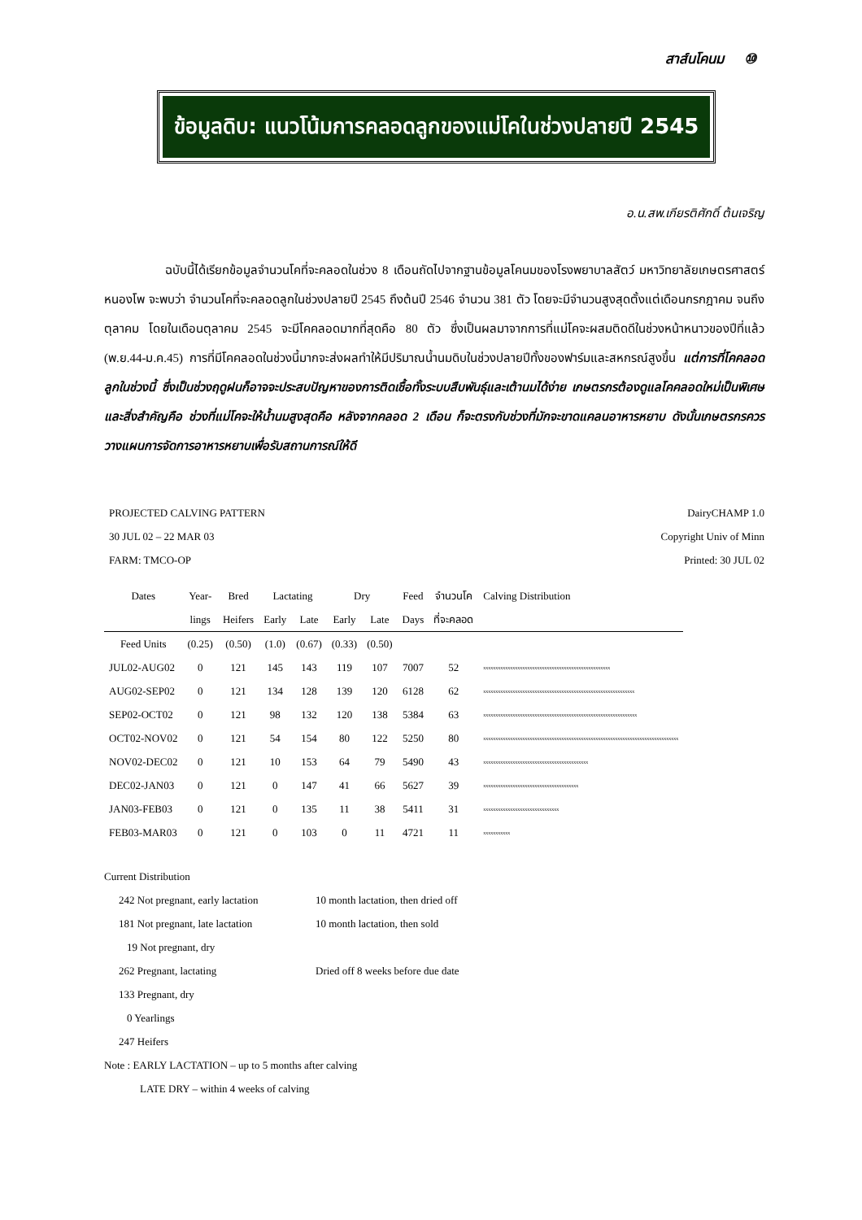สาส์นโคนม ⑩
ข้อมูลดิบ: แนวโน้มการคลอดลูกของแม่โคในช่วงปลายปี 2545
อ.น.สพ.เกียรติศักดิ์ ต้นเจริญ
ฉบับนี้ได้เรียกข้อมูลจำนวนโคที่จะคลอดในช่วง 8 เดือนถัดไปจากฐานข้อมูลโคนมของโรงพยาบาลสัตว์ มหาวิทยาลัยเกษตรศาสตร์ หนองโพ จะพบว่า จำนวนโคที่จะคลอดลูกในช่วงปลายปี 2545 ถึงต้นปี 2546 จำนวน 381 ตัว โดยจะมีจำนวนสูงสุดตั้งแต่เดือนกรกฎาคม จนถึง ตุลาคม โดยในเดือนตุลาคม 2545 จะมีโคคลอดมากที่สุดคือ 80 ตัว ซึ่งเป็นผลมาจากการที่แม่โคจะผสมติดดีในช่วงหน้าหนาวของปีที่แล้ว (พ.ย.44-ม.ค.45) การที่มีโคคลอดในช่วงนี้มากจะส่งผลทำให้มีปริมาณน้ำนมดิบในช่วงปลายปีทั้งของฟาร์มและสหกรณ์สูงขึ้น แต่การที่โคคลอดลูกในช่วงนี้ ซึ่งเป็นช่วงฤดูฝนก็อาจจะประสบปัญหาของการติดเชื้อทั้งระบบสืบพันธุ์และเต้านมได้ง่าย เกษตรกรต้องดูแลโคคลอดใหม่เป็นพิเศษ และสิ่งสำคัญคือ ช่วงที่แม่โคจะให้น้ำนมสูงสุดคือ หลังจากคลอด 2 เดือน ก็จะตรงกับช่วงที่มักจะขาดแคลนอาหารหยาบ ดังนั้นเกษตรกรควรวางแผนการจัดการอาหารหยาบเพื่อรับสถานการณ์ให้ดี
PROJECTED CALVING PATTERN
30 JUL 02 – 22 MAR 03
FARM: TMCO-OP
DairyCHAMP 1.0
Copyright Univ of Minn
Printed: 30 JUL 02
| Dates | Year- | Bred | Lactating | | Dry | | Feed | จำนวนโค | Calving Distribution |
| --- | --- | --- | --- | --- | --- | --- | --- | --- | --- |
| | lings | Heifers | Early | Late | Early | Late | Days | ที่จะคลอด | |
| Feed Units | (0.25) | (0.50) | (1.0) | (0.67) | (0.33) | (0.50) | | | |
| JUL02-AUG02 | 0 | 121 | 145 | 143 | 119 | 107 | 7007 | 52 | xxxxxxxxxxxxxxxxxxxxxxxxxxxxxxxxxxxxxxxxxxxxxxxxxxxx |
| AUG02-SEP02 | 0 | 121 | 134 | 128 | 139 | 120 | 6128 | 62 | xxxxxxxxxxxxxxxxxxxxxxxxxxxxxxxxxxxxxxxxxxxxxxxxxxxxxxxxxxxxxx |
| SEP02-OCT02 | 0 | 121 | 98 | 132 | 120 | 138 | 5384 | 63 | xxxxxxxxxxxxxxxxxxxxxxxxxxxxxxxxxxxxxxxxxxxxxxxxxxxxxxxxxxxxxxx |
| OCT02-NOV02 | 0 | 121 | 54 | 154 | 80 | 122 | 5250 | 80 | xxxxxxxxxxxxxxxxxxxxxxxxxxxxxxxxxxxxxxxxxxxxxxxxxxxxxxxxxxxxxxxxxxxxxxxxxxxxxxxx |
| NOV02-DEC02 | 0 | 121 | 10 | 153 | 64 | 79 | 5490 | 43 | xxxxxxxxxxxxxxxxxxxxxxxxxxxxxxxxxxxxxxxxxxx |
| DEC02-JAN03 | 0 | 121 | 0 | 147 | 41 | 66 | 5627 | 39 | xxxxxxxxxxxxxxxxxxxxxxxxxxxxxxxxxxxxxxx |
| JAN03-FEB03 | 0 | 121 | 0 | 135 | 11 | 38 | 5411 | 31 | xxxxxxxxxxxxxxxxxxxxxxxxxxxxxxx |
| FEB03-MAR03 | 0 | 121 | 0 | 103 | 0 | 11 | 4721 | 11 | xxxxxxxxxxx |
Current Distribution
| 242 Not pregnant, early lactation | 10 month lactation, then dried off |
| 181 Not pregnant, late lactation | 10 month lactation, then sold |
| 19 Not pregnant, dry | |
| 262 Pregnant, lactating | Dried off 8 weeks before due date |
| 133 Pregnant, dry | |
| 0 Yearlings | |
| 247 Heifers | |
Note : EARLY LACTATION – up to 5 months after calving
LATE DRY – within 4 weeks of calving